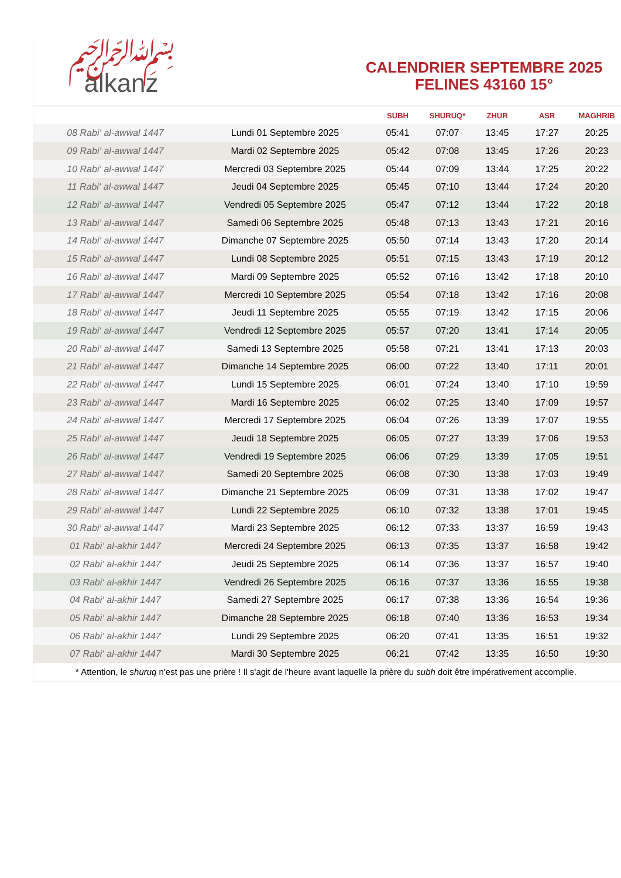﷽
alkanz
CALENDRIER SEPTEMBRE 2025
FELINES 43160 15°
| | | SUBH | SHURUQ* | ZHUR | ASR | MAGHRIB |
| --- | --- | --- | --- | --- | --- | --- |
| 08 Rabi‘ al-awwal 1447 | Lundi 01 Septembre 2025 | 05:41 | 07:07 | 13:45 | 17:27 | 20:25 |
| 09 Rabi‘ al-awwal 1447 | Mardi 02 Septembre 2025 | 05:42 | 07:08 | 13:45 | 17:26 | 20:23 |
| 10 Rabi‘ al-awwal 1447 | Mercredi 03 Septembre 2025 | 05:44 | 07:09 | 13:44 | 17:25 | 20:22 |
| 11 Rabi‘ al-awwal 1447 | Jeudi 04 Septembre 2025 | 05:45 | 07:10 | 13:44 | 17:24 | 20:20 |
| 12 Rabi‘ al-awwal 1447 | Vendredi 05 Septembre 2025 | 05:47 | 07:12 | 13:44 | 17:22 | 20:18 |
| 13 Rabi‘ al-awwal 1447 | Samedi 06 Septembre 2025 | 05:48 | 07:13 | 13:43 | 17:21 | 20:16 |
| 14 Rabi‘ al-awwal 1447 | Dimanche 07 Septembre 2025 | 05:50 | 07:14 | 13:43 | 17:20 | 20:14 |
| 15 Rabi‘ al-awwal 1447 | Lundi 08 Septembre 2025 | 05:51 | 07:15 | 13:43 | 17:19 | 20:12 |
| 16 Rabi‘ al-awwal 1447 | Mardi 09 Septembre 2025 | 05:52 | 07:16 | 13:42 | 17:18 | 20:10 |
| 17 Rabi‘ al-awwal 1447 | Mercredi 10 Septembre 2025 | 05:54 | 07:18 | 13:42 | 17:16 | 20:08 |
| 18 Rabi‘ al-awwal 1447 | Jeudi 11 Septembre 2025 | 05:55 | 07:19 | 13:42 | 17:15 | 20:06 |
| 19 Rabi‘ al-awwal 1447 | Vendredi 12 Septembre 2025 | 05:57 | 07:20 | 13:41 | 17:14 | 20:05 |
| 20 Rabi‘ al-awwal 1447 | Samedi 13 Septembre 2025 | 05:58 | 07:21 | 13:41 | 17:13 | 20:03 |
| 21 Rabi‘ al-awwal 1447 | Dimanche 14 Septembre 2025 | 06:00 | 07:22 | 13:40 | 17:11 | 20:01 |
| 22 Rabi‘ al-awwal 1447 | Lundi 15 Septembre 2025 | 06:01 | 07:24 | 13:40 | 17:10 | 19:59 |
| 23 Rabi‘ al-awwal 1447 | Mardi 16 Septembre 2025 | 06:02 | 07:25 | 13:40 | 17:09 | 19:57 |
| 24 Rabi‘ al-awwal 1447 | Mercredi 17 Septembre 2025 | 06:04 | 07:26 | 13:39 | 17:07 | 19:55 |
| 25 Rabi‘ al-awwal 1447 | Jeudi 18 Septembre 2025 | 06:05 | 07:27 | 13:39 | 17:06 | 19:53 |
| 26 Rabi‘ al-awwal 1447 | Vendredi 19 Septembre 2025 | 06:06 | 07:29 | 13:39 | 17:05 | 19:51 |
| 27 Rabi‘ al-awwal 1447 | Samedi 20 Septembre 2025 | 06:08 | 07:30 | 13:38 | 17:03 | 19:49 |
| 28 Rabi‘ al-awwal 1447 | Dimanche 21 Septembre 2025 | 06:09 | 07:31 | 13:38 | 17:02 | 19:47 |
| 29 Rabi‘ al-awwal 1447 | Lundi 22 Septembre 2025 | 06:10 | 07:32 | 13:38 | 17:01 | 19:45 |
| 30 Rabi‘ al-awwal 1447 | Mardi 23 Septembre 2025 | 06:12 | 07:33 | 13:37 | 16:59 | 19:43 |
| 01 Rabi‘ al-akhir 1447 | Mercredi 24 Septembre 2025 | 06:13 | 07:35 | 13:37 | 16:58 | 19:42 |
| 02 Rabi‘ al-akhir 1447 | Jeudi 25 Septembre 2025 | 06:14 | 07:36 | 13:37 | 16:57 | 19:40 |
| 03 Rabi‘ al-akhir 1447 | Vendredi 26 Septembre 2025 | 06:16 | 07:37 | 13:36 | 16:55 | 19:38 |
| 04 Rabi‘ al-akhir 1447 | Samedi 27 Septembre 2025 | 06:17 | 07:38 | 13:36 | 16:54 | 19:36 |
| 05 Rabi‘ al-akhir 1447 | Dimanche 28 Septembre 2025 | 06:18 | 07:40 | 13:36 | 16:53 | 19:34 |
| 06 Rabi‘ al-akhir 1447 | Lundi 29 Septembre 2025 | 06:20 | 07:41 | 13:35 | 16:51 | 19:32 |
| 07 Rabi‘ al-akhir 1447 | Mardi 30 Septembre 2025 | 06:21 | 07:42 | 13:35 | 16:50 | 19:30 |
* Attention, le shuruq n'est pas une prière ! Il s'agit de l'heure avant laquelle la prière du subh doit être impérativement accomplie.